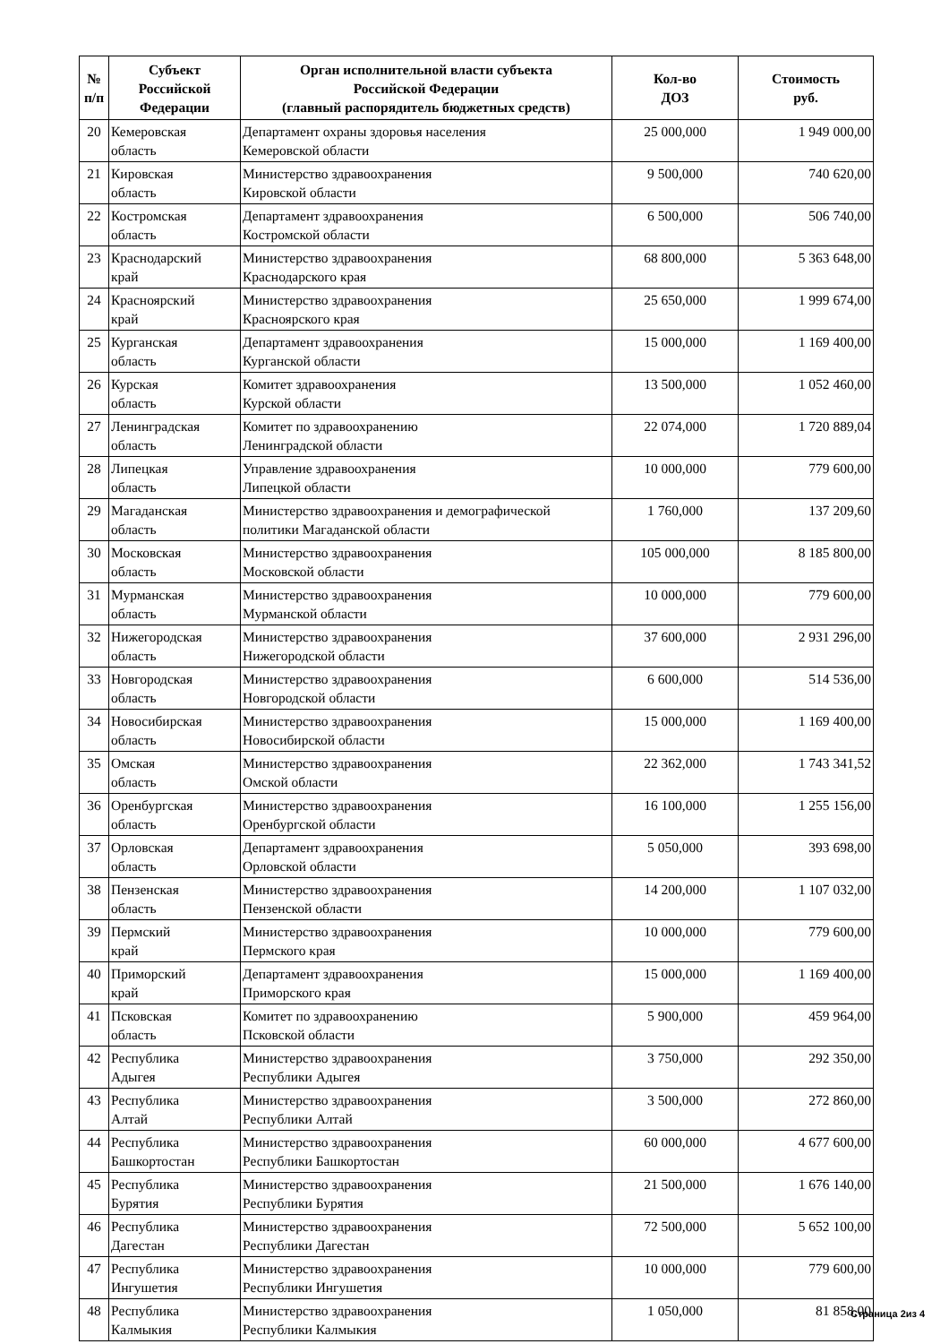| № п/п | Субъект Российской Федерации | Орган исполнительной власти субъекта Российской Федерации (главный распорядитель бюджетных средств) | Кол-во ДОЗ | Стоимость руб. |
| --- | --- | --- | --- | --- |
| 20 | Кемеровская область | Департамент охраны здоровья населения Кемеровской области | 25 000,000 | 1 949 000,00 |
| 21 | Кировская область | Министерство здравоохранения Кировской области | 9 500,000 | 740 620,00 |
| 22 | Костромская область | Департамент здравоохранения Костромской области | 6 500,000 | 506 740,00 |
| 23 | Краснодарский край | Министерство здравоохранения Краснодарского края | 68 800,000 | 5 363 648,00 |
| 24 | Красноярский край | Министерство здравоохранения Красноярского края | 25 650,000 | 1 999 674,00 |
| 25 | Курганская область | Департамент здравоохранения Курганской области | 15 000,000 | 1 169 400,00 |
| 26 | Курская область | Комитет здравоохранения Курской области | 13 500,000 | 1 052 460,00 |
| 27 | Ленинградская область | Комитет по здравоохранению Ленинградской области | 22 074,000 | 1 720 889,04 |
| 28 | Липецкая область | Управление здравоохранения Липецкой области | 10 000,000 | 779 600,00 |
| 29 | Магаданская область | Министерство здравоохранения и демографической политики Магаданской области | 1 760,000 | 137 209,60 |
| 30 | Московская область | Министерство здравоохранения Московской области | 105 000,000 | 8 185 800,00 |
| 31 | Мурманская область | Министерство здравоохранения Мурманской области | 10 000,000 | 779 600,00 |
| 32 | Нижегородская область | Министерство здравоохранения Нижегородской области | 37 600,000 | 2 931 296,00 |
| 33 | Новгородская область | Министерство здравоохранения Новгородской области | 6 600,000 | 514 536,00 |
| 34 | Новосибирская область | Министерство здравоохранения Новосибирской области | 15 000,000 | 1 169 400,00 |
| 35 | Омская область | Министерство здравоохранения Омской области | 22 362,000 | 1 743 341,52 |
| 36 | Оренбургская область | Министерство здравоохранения Оренбургской области | 16 100,000 | 1 255 156,00 |
| 37 | Орловская область | Департамент здравоохранения Орловской области | 5 050,000 | 393 698,00 |
| 38 | Пензенская область | Министерство здравоохранения Пензенской области | 14 200,000 | 1 107 032,00 |
| 39 | Пермский край | Министерство здравоохранения Пермского края | 10 000,000 | 779 600,00 |
| 40 | Приморский край | Департамент здравоохранения Приморского края | 15 000,000 | 1 169 400,00 |
| 41 | Псковская область | Комитет по здравоохранению Псковской области | 5 900,000 | 459 964,00 |
| 42 | Республика Адыгея | Министерство здравоохранения Республики Адыгея | 3 750,000 | 292 350,00 |
| 43 | Республика Алтай | Министерство здравоохранения Республики Алтай | 3 500,000 | 272 860,00 |
| 44 | Республика Башкортостан | Министерство здравоохранения Республики Башкортостан | 60 000,000 | 4 677 600,00 |
| 45 | Республика Бурятия | Министерство здравоохранения Республики Бурятия | 21 500,000 | 1 676 140,00 |
| 46 | Республика Дагестан | Министерство здравоохранения Республики Дагестан | 72 500,000 | 5 652 100,00 |
| 47 | Республика Ингушетия | Министерство здравоохранения Республики Ингушетия | 10 000,000 | 779 600,00 |
| 48 | Республика Калмыкия | Министерство здравоохранения Республики Калмыкия | 1 050,000 | 81 858,00 |
Страница 2из 4